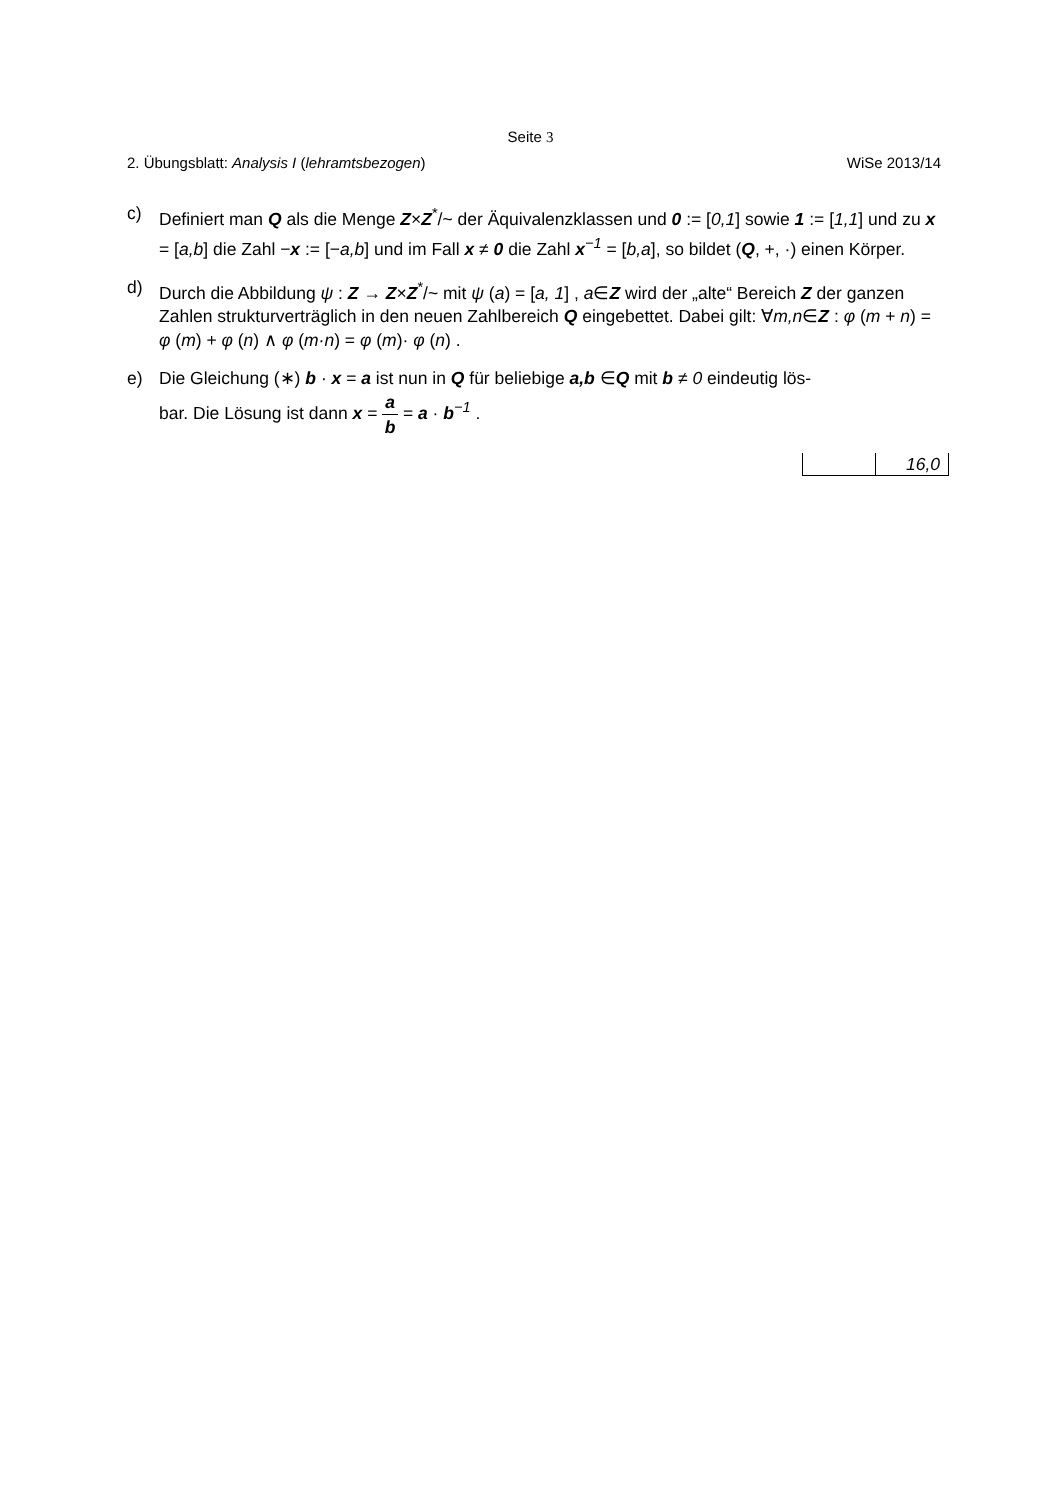Seite 3
2. Übungsblatt: Analysis I (lehramtsbezogen) WiSe 2013/14
c) Definiert man Q als die Menge Z×Z<sup>*</sup>/~ der Äquivalenzklassen und 0 := [0,1] sowie 1 := [1,1] und zu x = [a,b] die Zahl −x := [−a,b] und im Fall x ≠ 0 die Zahl x<sup>−1</sup> = [b,a], so bildet (Q, +, ·) einen Körper.
d) Durch die Abbildung ψ : Z → Z×Z<sup>*</sup>/~ mit ψ (a) = [a, 1] , a∈Z wird der „alte“ Bereich Z der ganzen Zahlen strukturverträglich in den neuen Zahlbereich Q eingebettet. Dabei gilt: ∀m,n∈Z : φ (m + n) = φ (m) + φ (n) ∧ φ (m·n) = φ (m)· φ (n) .
e) Die Gleichung (∗) b · x = a ist nun in Q für beliebige a,b ∈Q mit b ≠ 0 eindeutig lös-
bar. Die Lösung ist dann x = a b = a · b<sup>−1</sup> .
| | 16,0 |